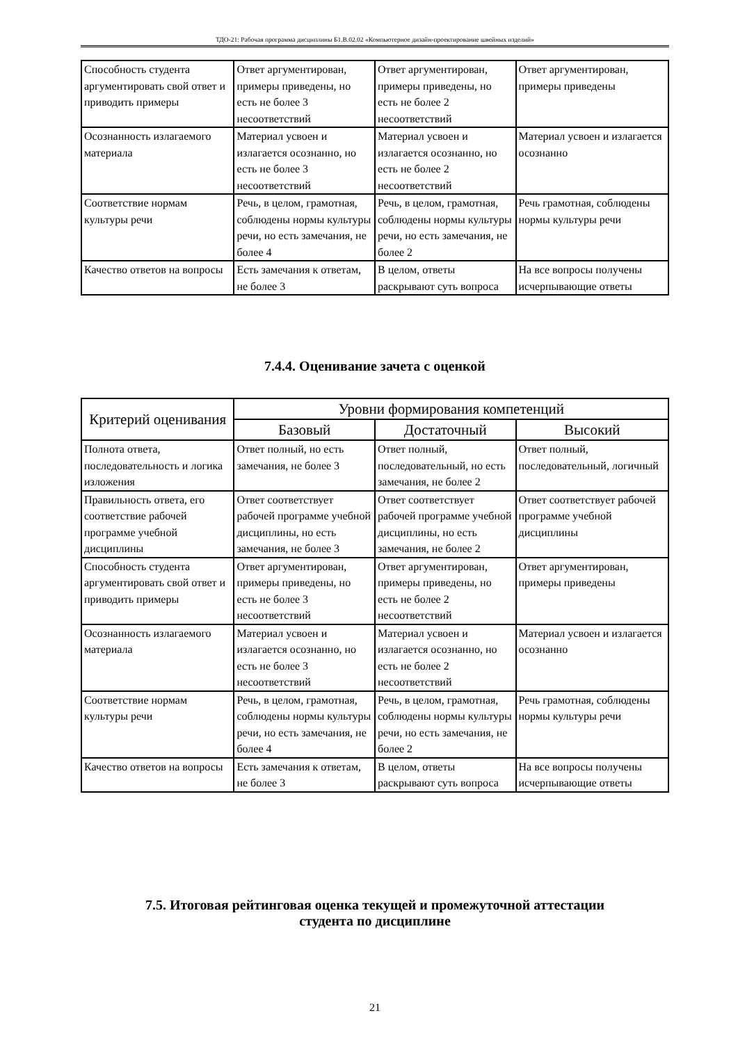ТДО-21: Рабочая программа дисциплины Б1.В.02.02 «Компьютерное дизайн-проектирование швейных изделий»
| Способность студента аргументировать свой ответ и приводить примеры | Ответ аргументирован, примеры приведены, но есть не более 3 несоответствий | Ответ аргументирован, примеры приведены, но есть не более 2 несоответствий | Ответ аргументирован, примеры приведены |
| Осознанность излагаемого материала | Материал усвоен и излагается осознанно, но есть не более 3 несоответствий | Материал усвоен и излагается осознанно, но есть не более 2 несоответствий | Материал усвоен и излагается осознанно |
| Соответствие нормам культуры речи | Речь, в целом, грамотная, соблюдены нормы культуры речи, но есть замечания, не более 4 | Речь, в целом, грамотная, соблюдены нормы культуры речи, но есть замечания, не более 2 | Речь грамотная, соблюдены нормы культуры речи |
| Качество ответов на вопросы | Есть замечания к ответам, не более 3 | В целом, ответы раскрывают суть вопроса | На все вопросы получены исчерпывающие ответы |
7.4.4. Оценивание зачета с оценкой
| Критерий оценивания | Уровни формирования компетенций | | |
| --- | --- | --- | --- |
| | Базовый | Достаточный | Высокий |
| Полнота ответа, последовательность и логика изложения | Ответ полный, но есть замечания, не более 3 | Ответ полный, последовательный, но есть замечания, не более 2 | Ответ полный, последовательный, логичный |
| Правильность ответа, его соответствие рабочей программе учебной дисциплины | Ответ соответствует рабочей программе учебной дисциплины, но есть замечания, не более 3 | Ответ соответствует рабочей программе учебной дисциплины, но есть замечания, не более 2 | Ответ соответствует рабочей программе учебной дисциплины |
| Способность студента аргументировать свой ответ и приводить примеры | Ответ аргументирован, примеры приведены, но есть не более 3 несоответствий | Ответ аргументирован, примеры приведены, но есть не более 2 несоответствий | Ответ аргументирован, примеры приведены |
| Осознанность излагаемого материала | Материал усвоен и излагается осознанно, но есть не более 3 несоответствий | Материал усвоен и излагается осознанно, но есть не более 2 несоответствий | Материал усвоен и излагается осознанно |
| Соответствие нормам культуры речи | Речь, в целом, грамотная, соблюдены нормы культуры речи, но есть замечания, не более 4 | Речь, в целом, грамотная, соблюдены нормы культуры речи, но есть замечания, не более 2 | Речь грамотная, соблюдены нормы культуры речи |
| Качество ответов на вопросы | Есть замечания к ответам, не более 3 | В целом, ответы раскрывают суть вопроса | На все вопросы получены исчерпывающие ответы |
7.5. Итоговая рейтинговая оценка текущей и промежуточной аттестации
студента по дисциплине
21